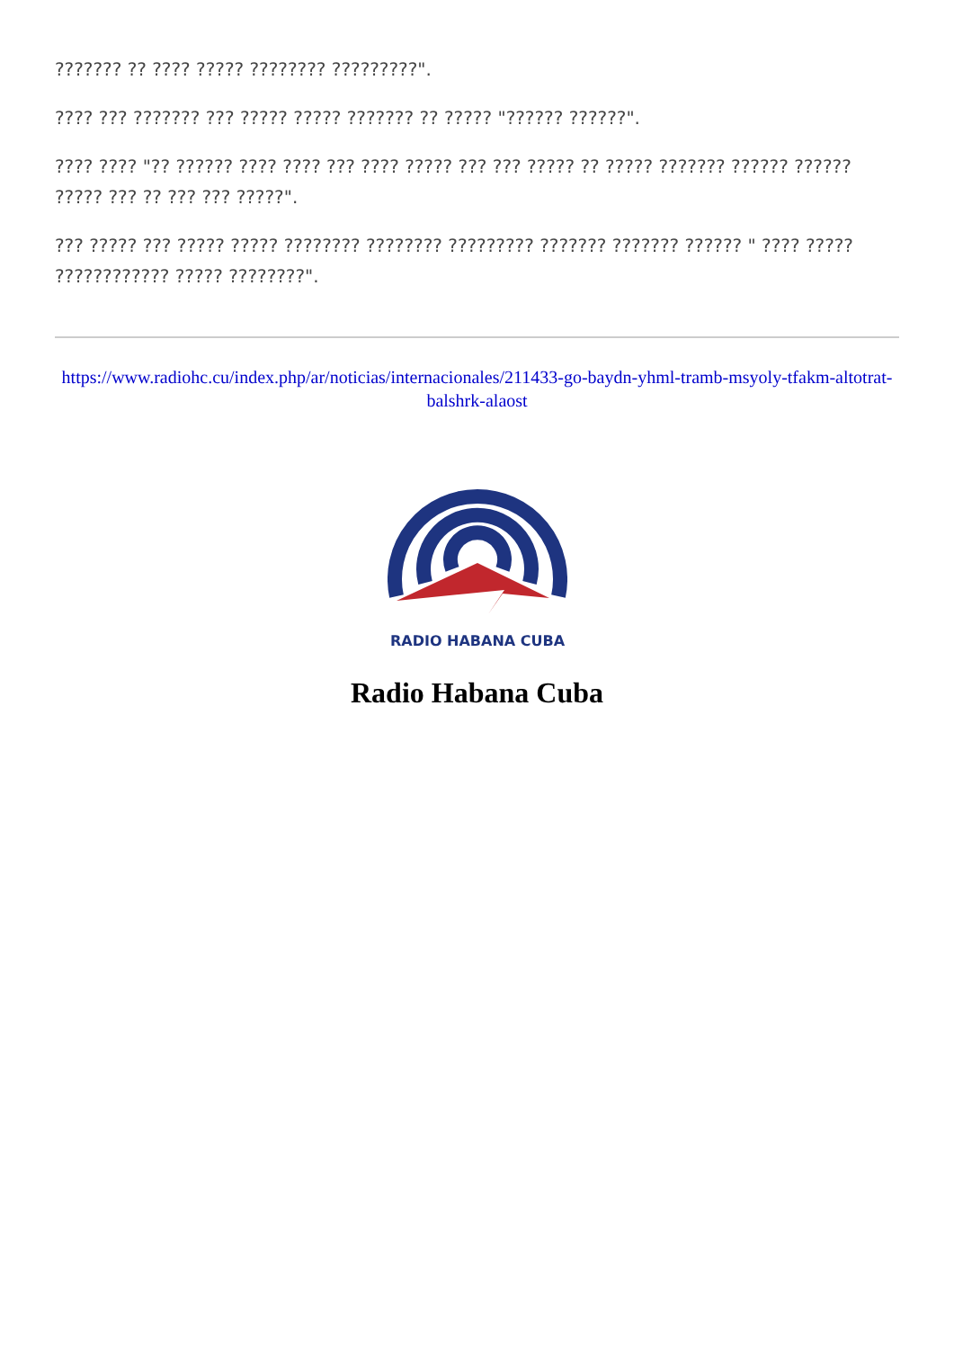??????? ?? ???? ????? ???????? ?????????".
???? ??? ??????? ??? ????? ????? ??????? ?? ????? "?????? ??????".
???? ???? "?? ?????? ???? ???? ??? ???? ????? ??? ??? ????? ?? ????? ??????? ?????? ?????? ????? ??? ?? ??? ??? ?????".
??? ????? ??? ????? ????? ???????? ???????? ????????? ??????? ??????? ?????? " ???? ????? ???????????? ????? ????????".
https://www.radiohc.cu/index.php/ar/noticias/internacionales/211433-go-baydn-yhml-tramb-msyoly-tfakm-altotrat-balshrk-alaost
RADIO HABANA CUBA
Radio Habana Cuba